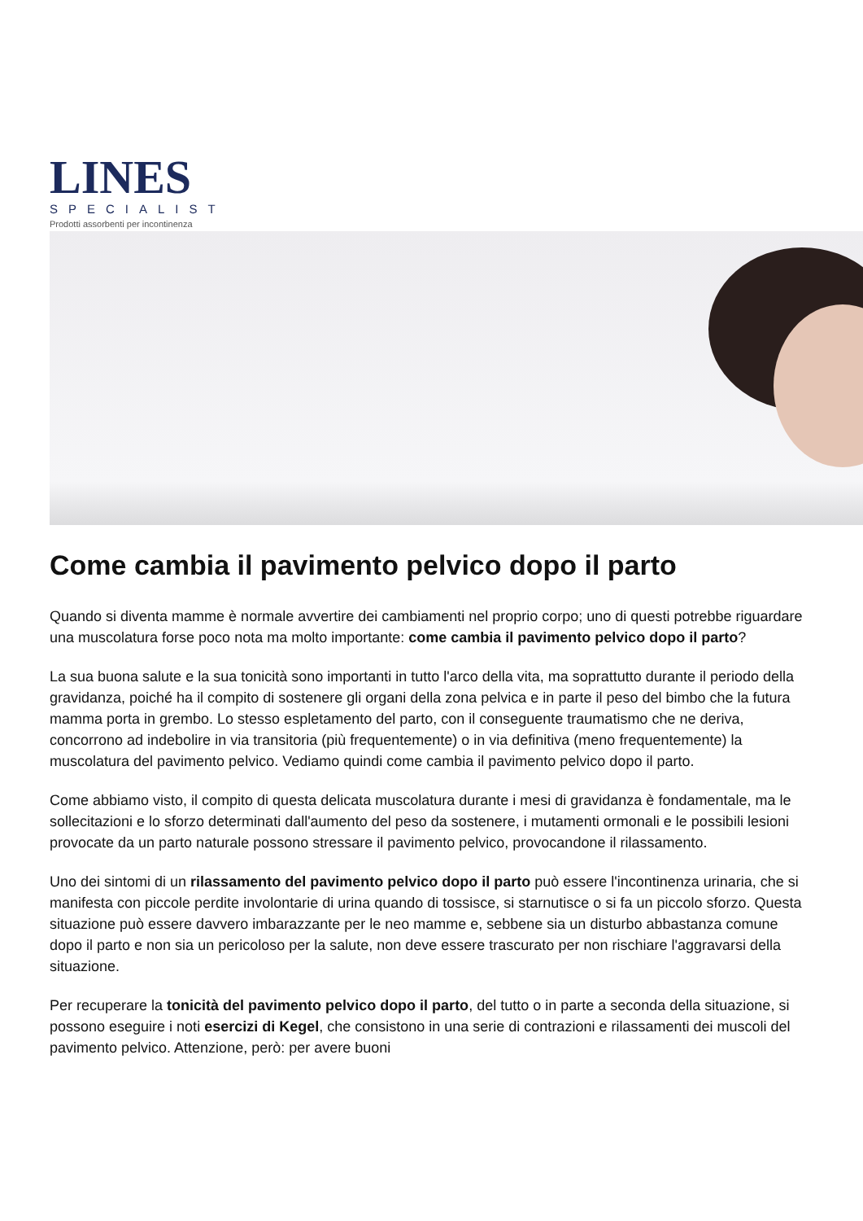LINES
SPECIALIST
Prodotti assorbenti per incontinenza
Come cambia il pavimento pelvico dopo il parto
Quando si diventa mamme è normale avvertire dei cambiamenti nel proprio corpo; uno di questi potrebbe riguardare una muscolatura forse poco nota ma molto importante: come cambia il pavimento pelvico dopo il parto?
La sua buona salute e la sua tonicità sono importanti in tutto l'arco della vita, ma soprattutto durante il periodo della gravidanza, poiché ha il compito di sostenere gli organi della zona pelvica e in parte il peso del bimbo che la futura mamma porta in grembo. Lo stesso espletamento del parto, con il conseguente traumatismo che ne deriva, concorrono ad indebolire in via transitoria (più frequentemente) o in via definitiva (meno frequentemente) la muscolatura del pavimento pelvico. Vediamo quindi come cambia il pavimento pelvico dopo il parto.
Come abbiamo visto, il compito di questa delicata muscolatura durante i mesi di gravidanza è fondamentale, ma le sollecitazioni e lo sforzo determinati dall'aumento del peso da sostenere, i mutamenti ormonali e le possibili lesioni provocate da un parto naturale possono stressare il pavimento pelvico, provocandone il rilassamento.
Uno dei sintomi di un rilassamento del pavimento pelvico dopo il parto può essere l'incontinenza urinaria, che si manifesta con piccole perdite involontarie di urina quando di tossisce, si starnutisce o si fa un piccolo sforzo. Questa situazione può essere davvero imbarazzante per le neo mamme e, sebbene sia un disturbo abbastanza comune dopo il parto e non sia un pericoloso per la salute, non deve essere trascurato per non rischiare l'aggravarsi della situazione.
Per recuperare la tonicità del pavimento pelvico dopo il parto, del tutto o in parte a seconda della situazione, si possono eseguire i noti esercizi di Kegel, che consistono in una serie di contrazioni e rilassamenti dei muscoli del pavimento pelvico. Attenzione, però: per avere buoni